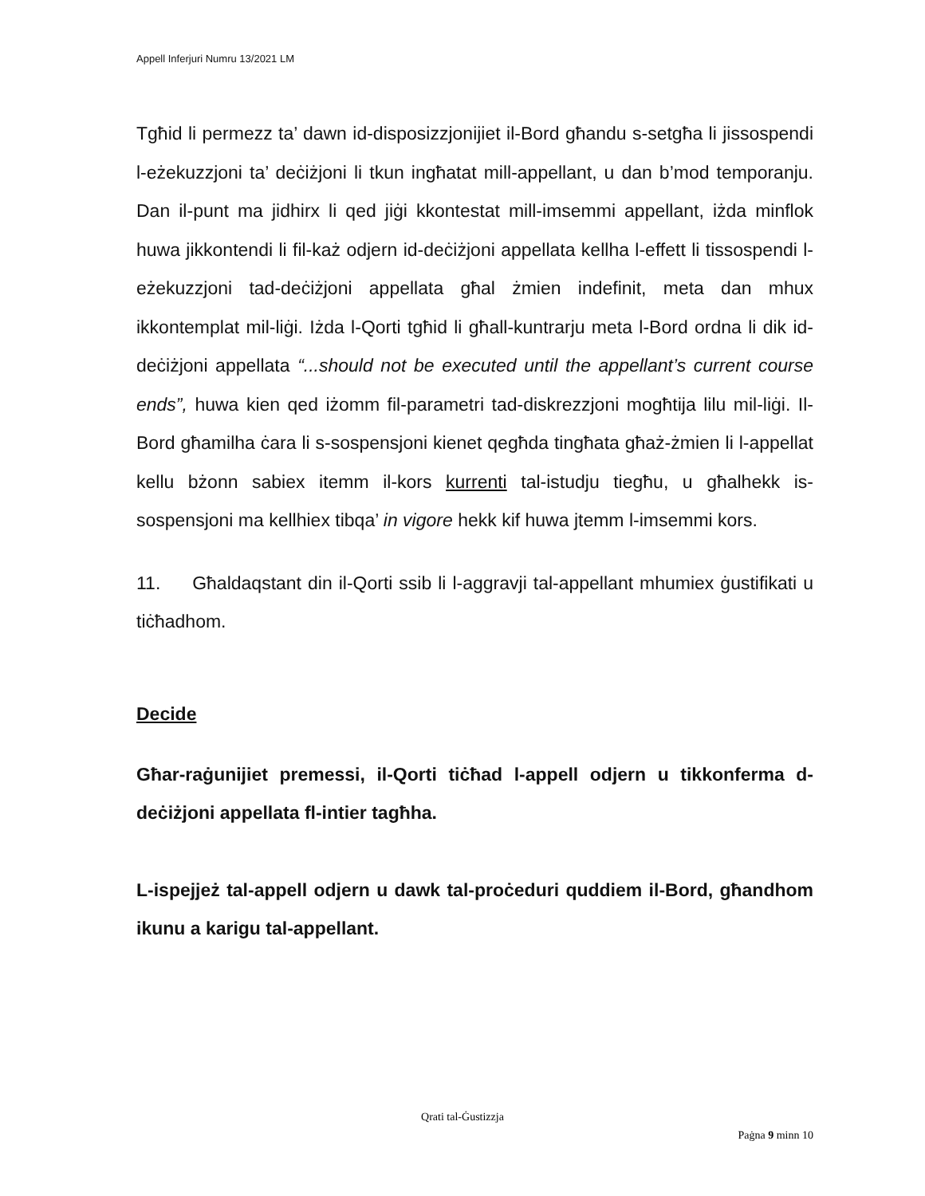Appell Inferjuri Numru 13/2021 LM
Tgħid li permezz ta’ dawn id-disposizzjonijiet il-Bord għandu s-setgħa li jissospendi l-eżekuzzjoni ta’ deċiżjoni li tkun ingħatat mill-appellant, u dan b’mod temporanju. Dan il-punt ma jidhirx li qed jiġi kkontestat mill-imsemmi appellant, iżda minflok huwa jikkontendi li fil-każ odjern id-deċiżjoni appellata kellha l-effett li tissospendi l-eżekuzzjoni tad-deċiżjoni appellata għal żmien indefinit, meta dan mhux ikkontemplat mil-liġi. Iżda l-Qorti tgħid li għall-kuntrarju meta l-Bord ordna li dik id-deċiżjoni appellata “...should not be executed until the appellant’s current course ends”, huwa kien qed iżomm fil-parametri tad-diskrezzjoni mogħtija lilu mil-liġi. Il-Bord għamilha ċara li s-sospensjoni kienet qegħda tingħata għaż-żmien li l-appellat kellu bżonn sabiex itemm il-kors kurrenti tal-istudju tiegħu, u għalhekk is-sospensjoni ma kellhiex tibqa’ in vigore hekk kif huwa jtemm l-imsemmi kors.
11. Għaldaqstant din il-Qorti ssib li l-aggravji tal-appellant mhumiex ġustifikati u tiċħadhom.
Decide
Għar-raġunijiet premessi, il-Qorti tiċħad l-appell odjern u tikkonferma d-deċiżjoni appellata fl-intier tagħha.
L-ispejjeż tal-appell odjern u dawk tal-proċeduri quddiem il-Bord, għandhom ikunu a karigu tal-appellant.
Qrati tal-Ġustizzja
Paġna 9 minn 10